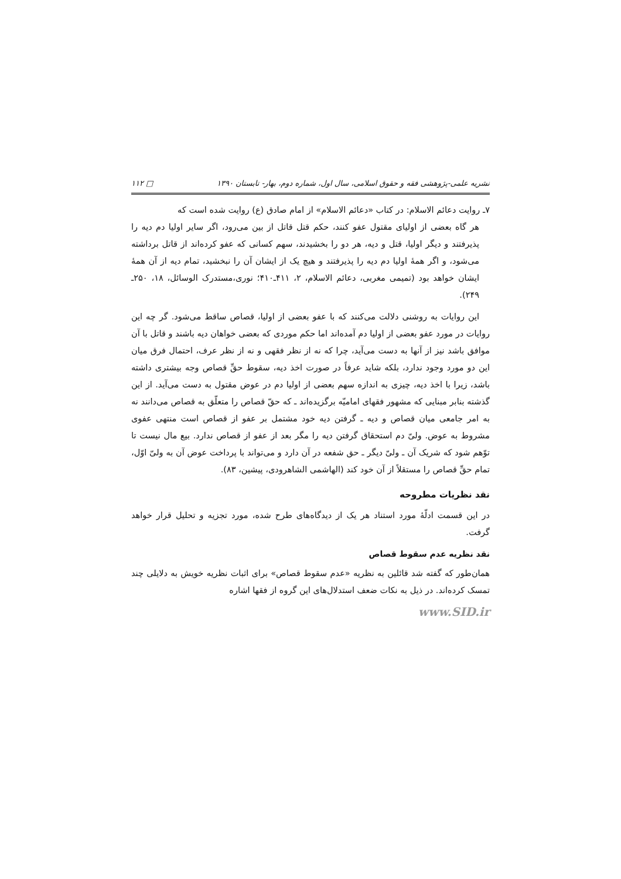نشریه علمی-پژوهشی فقه و حقوق اسلامی، سال اول، شماره دوم، بهار- تابستان ۱۳۹۰ □ ۱۱۲
۷ـ روایت دعائم الاسلام: در کتاب «دعائم الاسلام» از امام صادق (ع) روایت شده است که
هر گاه بعضی از اولیای مقتول عفو کنند، حکم قتل قاتل از بین می‌رود، اگر سایر اولیا دم دیه را پذیرفتند و دیگر اولیا، قتل و دیه، هر دو را بخشیدند، سهم کسانی که عفو کرده‌اند از قاتل برداشته می‌شود، و اگر همهٔ اولیا دم دیه را پذیرفتند و هیچ یک از ایشان آن را نبخشید، تمام دیه از آن همهٔ ایشان خواهد بود (تمیمی مغربی، دعائم الاسلام، ۲، ۴۱۱ـ۴۱۰؛ نوری،مستدرک الوسائل، ۱۸، ۲۵۰ـ ۲۴۹).
این روایات به روشنی دلالت می‌کنند که با عفو بعضی از اولیا، قصاص ساقط می‌شود. گر چه این روایات در مورد عفو بعضی از اولیا دم آمده‌اند اما حکم موردی که بعضی خواهان دیه باشند و قاتل با آن موافق باشد نیز از آنها به دست می‌آید، چرا که نه از نظر فقهی و نه از نظر عرف، احتمال فرق میان این دو مورد وجود ندارد، بلکه شاید عرفاً در صورت اخذ دیه، سقوط حقِّ قصاص وجه بیشتری داشته باشد، زیرا با اخذ دیه، چیزی به اندازه سهم بعضی از اولیا دم در عوض مقتول به دست می‌آید. از این گذشته بنابر مبنایی که مشهور فقهای امامیّه برگزیده‌اند ـ که حقّ قصاص را متعلّق به قصاص می‌دانند نه به امر جامعی میان قصاص و دیه ـ گرفتن دیه خود مشتمل بر عفو از قصاص است منتهی عفوی مشروط به عوض. ولیّ دم استحقاق گرفتن دیه را مگر بعد از عفو از قصاص ندارد. بیع مال نیست تا توّهم شود که شریک آن ـ ولیّ دیگر ـ حق شفعه در آن دارد و می‌تواند با پرداخت عوض آن به ولیّ اوّل، تمام حقِّ قصاص را مستقلاً از آن خود کند (الهاشمی الشاهرودی، پیشین، ۸۳).
نقد نظریات مطروحه
در این قسمت ادلّهٔ مورد استناد هر یک از دیدگاه‌های طرح شده، مورد تجزیه و تحلیل قرار خواهد گرفت.
نقد نظریه عدم سقوط قصاص
همان‌طور که گفته شد قائلین به نظریه «عدم سقوط قصاص» برای اثبات نظریه خویش به دلایلی چند تمسک کرده‌اند. در ذیل به نکات ضعف استدلال‌های این گروه از فقها اشاره
www.SID.ir